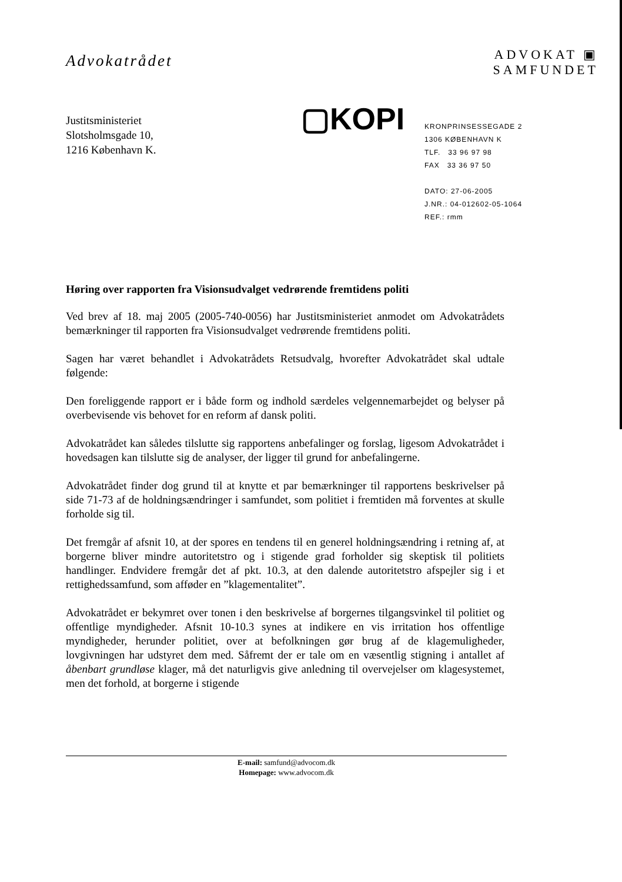Advokatrådet
ADVOKAT ▣
SAMFUNDET
Justitsministeriet
Slotsholmsgade 10,
1216 København K.
▢KOPI
KRONPRINSESSEGADE 2
1306 KØBENHAVN K
TLF. 33 96 97 98
FAX 33 36 97 50
DATO: 27-06-2005
J.NR.: 04-012602-05-1064
REF.: rmm
Høring over rapporten fra Visionsudvalget vedrørende fremtidens politi
Ved brev af 18. maj 2005 (2005-740-0056) har Justitsministeriet anmodet om Advokatrådets bemærkninger til rapporten fra Visionsudvalget vedrørende fremtidens politi.
Sagen har været behandlet i Advokatrådets Retsudvalg, hvorefter Advokatrådet skal udtale følgende:
Den foreliggende rapport er i både form og indhold særdeles velgennemarbejdet og belyser på overbevisende vis behovet for en reform af dansk politi.
Advokatrådet kan således tilslutte sig rapportens anbefalinger og forslag, ligesom Advokatrådet i hovedsagen kan tilslutte sig de analyser, der ligger til grund for anbefalingerne.
Advokatrådet finder dog grund til at knytte et par bemærkninger til rapportens beskrivelser på side 71-73 af de holdningsændringer i samfundet, som politiet i fremtiden må forventes at skulle forholde sig til.
Det fremgår af afsnit 10, at der spores en tendens til en generel holdningsændring i retning af, at borgerne bliver mindre autoritetstro og i stigende grad forholder sig skeptisk til politiets handlinger. Endvidere fremgår det af pkt. 10.3, at den dalende autoritetstro afspejler sig i et rettighedssamfund, som afføder en ”klagementalitet”.
Advokatrådet er bekymret over tonen i den beskrivelse af borgernes tilgangsvinkel til politiet og offentlige myndigheder. Afsnit 10-10.3 synes at indikere en vis irritation hos offentlige myndigheder, herunder politiet, over at befolkningen gør brug af de klagemuligheder, lovgivningen har udstyret dem med. Såfremt der er tale om en væsentlig stigning i antallet af åbenbart grundløse klager, må det naturligvis give anledning til overvejelser om klagesystemet, men det forhold, at borgerne i stigende
E-mail: samfund@advocom.dk
Homepage: www.advocom.dk